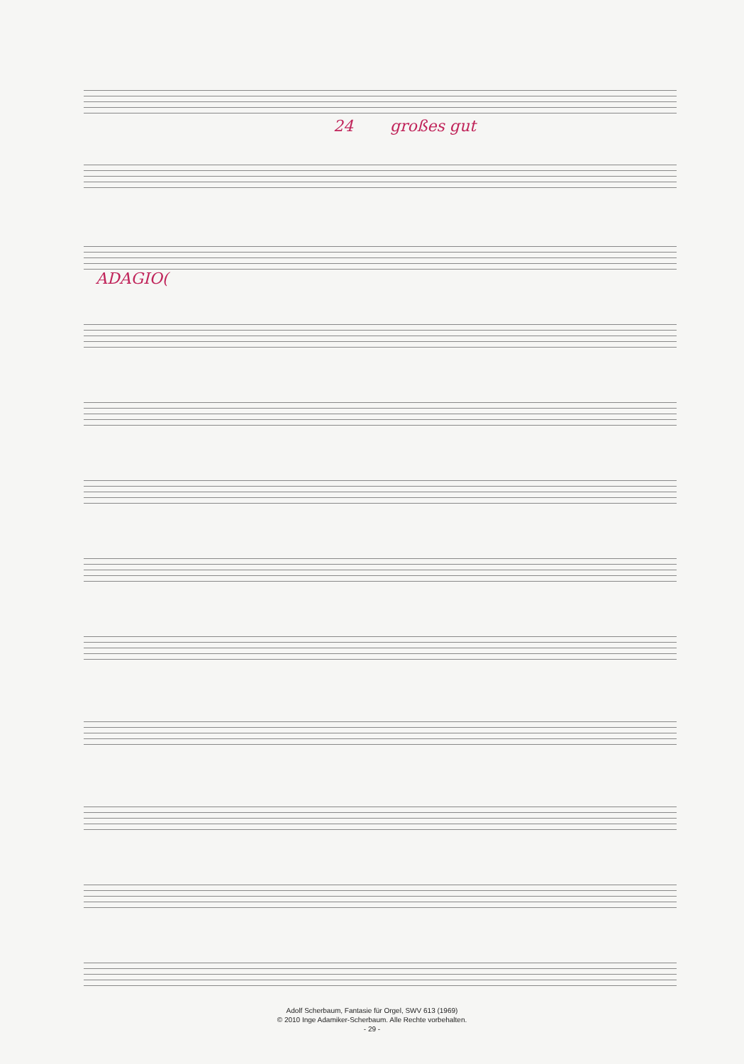24 großes gut
ADAGIO(
Adolf Scherbaum, Fantasie für Orgel, SWV 613 (1969)
© 2010 Inge Adamiker-Scherbaum. Alle Rechte vorbehalten.
- 29 -